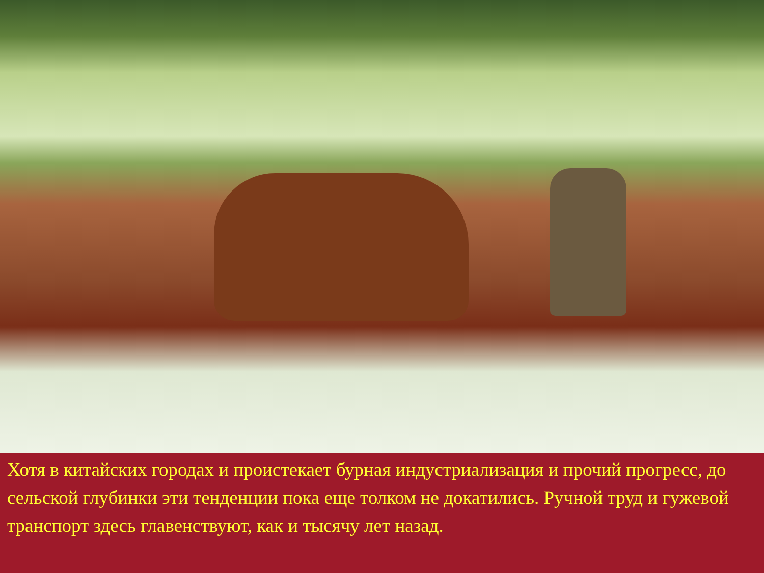Хотя в китайских городах и проистекает бурная индустриализация и прочий прогресс, до сельской глубинки эти тенденции пока еще толком не докатились. Ручной труд и гужевой транспорт здесь главенствуют, как и тысячу лет назад.